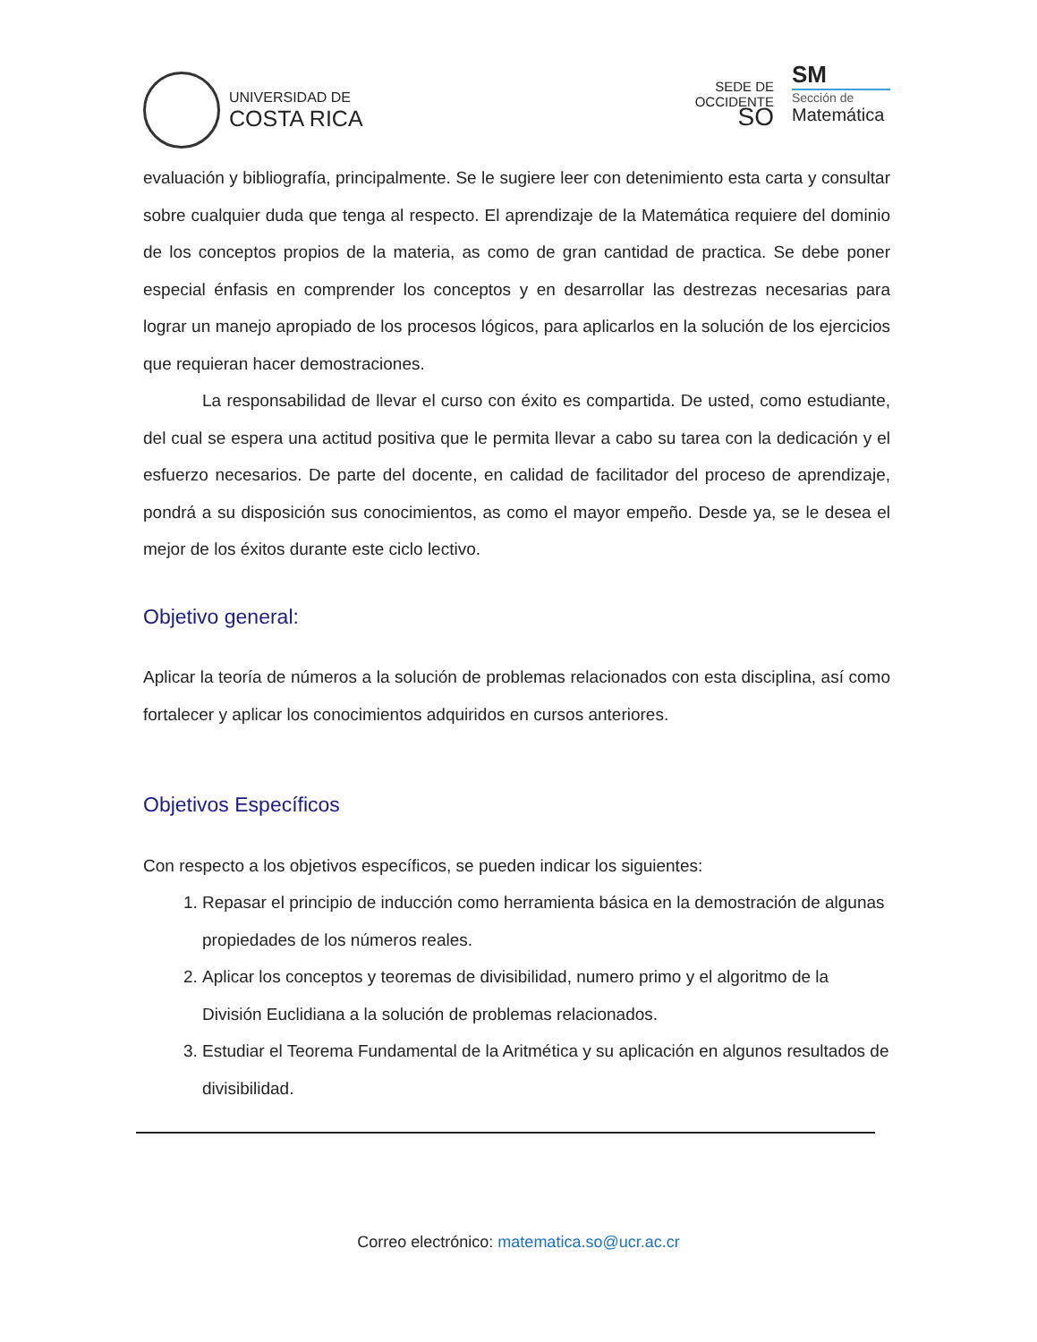UNIVERSIDAD DE
COSTA RICA
SEDE DE
OCCIDENTE
SO
SM
Sección de
Matemática
evaluación y bibliografía, principalmente. Se le sugiere leer con detenimiento esta carta y consultar sobre cualquier duda que tenga al respecto. El aprendizaje de la Matemática requiere del dominio de los conceptos propios de la materia, as como de gran cantidad de practica. Se debe poner especial énfasis en comprender los conceptos y en desarrollar las destrezas necesarias para lograr un manejo apropiado de los procesos lógicos, para aplicarlos en la solución de los ejercicios que requieran hacer demostraciones.
La responsabilidad de llevar el curso con éxito es compartida. De usted, como estudiante, del cual se espera una actitud positiva que le permita llevar a cabo su tarea con la dedicación y el esfuerzo necesarios. De parte del docente, en calidad de facilitador del proceso de aprendizaje, pondrá a su disposición sus conocimientos, as como el mayor empeño. Desde ya, se le desea el mejor de los éxitos durante este ciclo lectivo.
Objetivo general:
Aplicar la teoría de números a la solución de problemas relacionados con esta disciplina, así como fortalecer y aplicar los conocimientos adquiridos en cursos anteriores.
Objetivos Específicos
Con respecto a los objetivos específicos, se pueden indicar los siguientes:
1. Repasar el principio de inducción como herramienta básica en la demostración de algunas propiedades de los números reales.
2. Aplicar los conceptos y teoremas de divisibilidad, numero primo y el algoritmo de la División Euclidiana a la solución de problemas relacionados.
3. Estudiar el Teorema Fundamental de la Aritmética y su aplicación en algunos resultados de divisibilidad.
Correo electrónico: matematica.so@ucr.ac.cr